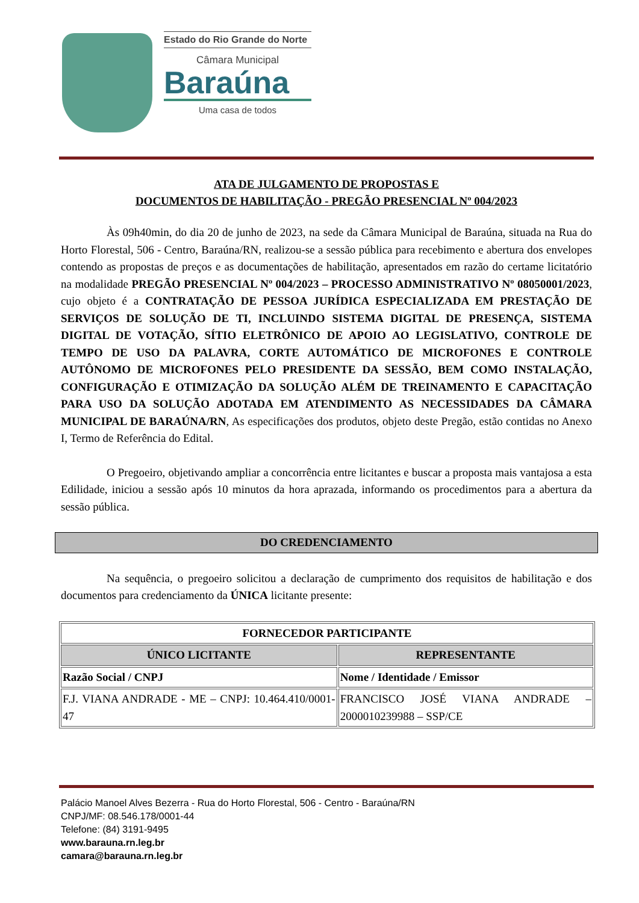Estado do Rio Grande do Norte
Câmara Municipal
Baraúna
Uma casa de todos
ATA DE JULGAMENTO DE PROPOSTAS E
DOCUMENTOS DE HABILITAÇÃO - PREGÃO PRESENCIAL Nº 004/2023
Às 09h40min, do dia 20 de junho de 2023, na sede da Câmara Municipal de Baraúna, situada na Rua do Horto Florestal, 506 - Centro, Baraúna/RN, realizou-se a sessão pública para recebimento e abertura dos envelopes contendo as propostas de preços e as documentações de habilitação, apresentados em razão do certame licitatório na modalidade PREGÃO PRESENCIAL Nº 004/2023 – PROCESSO ADMINISTRATIVO Nº 08050001/2023, cujo objeto é a CONTRATAÇÃO DE PESSOA JURÍDICA ESPECIALIZADA EM PRESTAÇÃO DE SERVIÇOS DE SOLUÇÃO DE TI, INCLUINDO SISTEMA DIGITAL DE PRESENÇA, SISTEMA DIGITAL DE VOTAÇÃO, SÍTIO ELETRÔNICO DE APOIO AO LEGISLATIVO, CONTROLE DE TEMPO DE USO DA PALAVRA, CORTE AUTOMÁTICO DE MICROFONES E CONTROLE AUTÔNOMO DE MICROFONES PELO PRESIDENTE DA SESSÃO, BEM COMO INSTALAÇÃO, CONFIGURAÇÃO E OTIMIZAÇÃO DA SOLUÇÃO ALÉM DE TREINAMENTO E CAPACITAÇÃO PARA USO DA SOLUÇÃO ADOTADA EM ATENDIMENTO AS NECESSIDADES DA CÂMARA MUNICIPAL DE BARAÚNA/RN, As especificações dos produtos, objeto deste Pregão, estão contidas no Anexo I, Termo de Referência do Edital.
O Pregoeiro, objetivando ampliar a concorrência entre licitantes e buscar a proposta mais vantajosa a esta Edilidade, iniciou a sessão após 10 minutos da hora aprazada, informando os procedimentos para a abertura da sessão pública.
DO CREDENCIAMENTO
Na sequência, o pregoeiro solicitou a declaração de cumprimento dos requisitos de habilitação e dos documentos para credenciamento da ÚNICA licitante presente:
| FORNECEDOR PARTICIPANTE | |
| --- | --- |
| ÚNICO LICITANTE | REPRESENTANTE |
| Razão Social / CNPJ | Nome / Identidade / Emissor |
| F.J. VIANA ANDRADE - ME – CNPJ: 10.464.410/0001-47 | FRANCISCO JOSÉ VIANA ANDRADE – 2000010239988 – SSP/CE |
Palácio Manoel Alves Bezerra - Rua do Horto Florestal, 506 - Centro - Baraúna/RN
CNPJ/MF: 08.546.178/0001-44
Telefone: (84) 3191-9495
www.barauna.rn.leg.br
camara@barauna.rn.leg.br